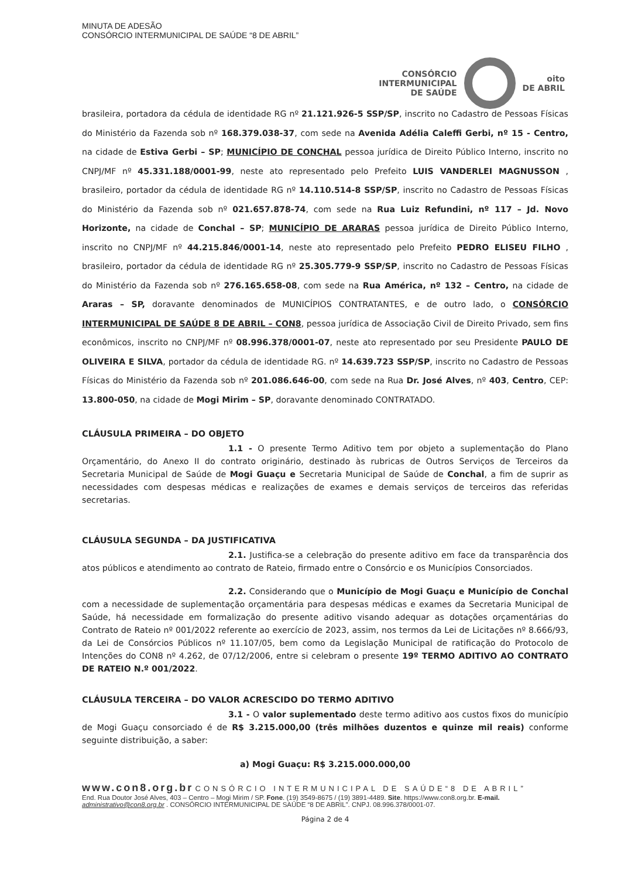MINUTA DE ADESÃO
CONSÓRCIO INTERMUNICIPAL DE SAÚDE “8 DE ABRIL”
CONSÓRCIO
INTERMUNICIPAL
DE SAÚDE oito
DE ABRIL
brasileira, portadora da cédula de identidade RG nº 21.121.926-5 SSP/SP, inscrito no Cadastro de Pessoas Físicas do Ministério da Fazenda sob nº 168.379.038-37, com sede na Avenida Adélia Caleffi Gerbi, nº 15 - Centro, na cidade de Estiva Gerbi – SP; MUNICÍPIO DE CONCHAL pessoa jurídica de Direito Público Interno, inscrito no CNPJ/MF nº 45.331.188/0001-99, neste ato representado pelo Prefeito LUIS VANDERLEI MAGNUSSON , brasileiro, portador da cédula de identidade RG nº 14.110.514-8 SSP/SP, inscrito no Cadastro de Pessoas Físicas do Ministério da Fazenda sob nº 021.657.878-74, com sede na Rua Luiz Refundini, nº 117 – Jd. Novo Horizonte, na cidade de Conchal – SP; MUNICÍPIO DE ARARAS pessoa jurídica de Direito Público Interno, inscrito no CNPJ/MF nº 44.215.846/0001-14, neste ato representado pelo Prefeito PEDRO ELISEU FILHO , brasileiro, portador da cédula de identidade RG nº 25.305.779-9 SSP/SP, inscrito no Cadastro de Pessoas Físicas do Ministério da Fazenda sob nº 276.165.658-08, com sede na Rua América, nº 132 – Centro, na cidade de Araras – SP, doravante denominados de MUNICÍPIOS CONTRATANTES, e de outro lado, o CONSÓRCIO INTERMUNICIPAL DE SAÚDE 8 DE ABRIL – CON8, pessoa jurídica de Associação Civil de Direito Privado, sem fins econômicos, inscrito no CNPJ/MF nº 08.996.378/0001-07, neste ato representado por seu Presidente PAULO DE OLIVEIRA E SILVA, portador da cédula de identidade RG. nº 14.639.723 SSP/SP, inscrito no Cadastro de Pessoas Físicas do Ministério da Fazenda sob nº 201.086.646-00, com sede na Rua Dr. José Alves, nº 403, Centro, CEP: 13.800-050, na cidade de Mogi Mirim – SP, doravante denominado CONTRATADO.
CLÁUSULA PRIMEIRA – DO OBJETO
1.1 - O presente Termo Aditivo tem por objeto a suplementação do Plano Orçamentário, do Anexo II do contrato originário, destinado às rubricas de Outros Serviços de Terceiros da Secretaria Municipal de Saúde de Mogi Guaçu e Secretaria Municipal de Saúde de Conchal, a fim de suprir as necessidades com despesas médicas e realizações de exames e demais serviços de terceiros das referidas secretarias.
CLÁUSULA SEGUNDA – DA JUSTIFICATIVA
2.1. Justifica-se a celebração do presente aditivo em face da transparência dos atos públicos e atendimento ao contrato de Rateio, firmado entre o Consórcio e os Municípios Consorciados.
2.2. Considerando que o Município de Mogi Guaçu e Município de Conchal com a necessidade de suplementação orçamentária para despesas médicas e exames da Secretaria Municipal de Saúde, há necessidade em formalização do presente aditivo visando adequar as dotações orçamentárias do Contrato de Rateio nº 001/2022 referente ao exercício de 2023, assim, nos termos da Lei de Licitações nº 8.666/93, da Lei de Consórcios Públicos nº 11.107/05, bem como da Legislação Municipal de ratificação do Protocolo de Intenções do CON8 nº 4.262, de 07/12/2006, entre si celebram o presente 19º TERMO ADITIVO AO CONTRATO DE RATEIO N.º 001/2022.
CLÁUSULA TERCEIRA – DO VALOR ACRESCIDO DO TERMO ADITIVO
3.1 - O valor suplementado deste termo aditivo aos custos fixos do município de Mogi Guaçu consorciado é de R$ 3.215.000,00 (três milhões duzentos e quinze mil reais) conforme seguinte distribuição, a saber:
a) Mogi Guaçu: R$ 3.215.000.000,00
www.con8.org.br CONSÓRCIO INTERMUNICIPAL DE SAÚDE“8 DE ABRIL”
End. Rua Doutor José Alves, 403 – Centro – Mogi Mirim / SP. Fone. (19) 3549-8675 / (19) 3891-4489. Site. https://www.con8.org.br. E-mail. administrativo@con8.org.br . CONSÓRCIO INTERMUNICIPAL DE SAÚDE “8 DE ABRIL”. CNPJ. 08.996.378/0001-07.
Página 2 de 4